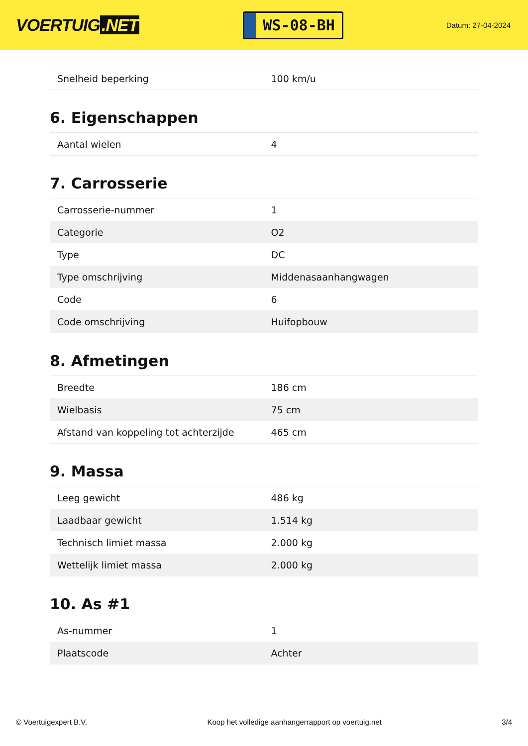VOERTUIG.NET
WS-08-BH
Datum: 27-04-2024
| Snelheid beperking | 100 km/u |
6. Eigenschappen
| Aantal wielen | 4 |
7. Carrosserie
| Carrosserie-nummer | 1 |
| Categorie | O2 |
| Type | DC |
| Type omschrijving | Middenasaanhangwagen |
| Code | 6 |
| Code omschrijving | Huifopbouw |
8. Afmetingen
| Breedte | 186 cm |
| Wielbasis | 75 cm |
| Afstand van koppeling tot achterzijde | 465 cm |
9. Massa
| Leeg gewicht | 486 kg |
| Laadbaar gewicht | 1.514 kg |
| Technisch limiet massa | 2.000 kg |
| Wettelijk limiet massa | 2.000 kg |
10. As #1
| As-nummer | 1 |
| Plaatscode | Achter |
© Voertuigexpert B.V. Koop het volledige aanhangerrapport op voertuig.net
3/4